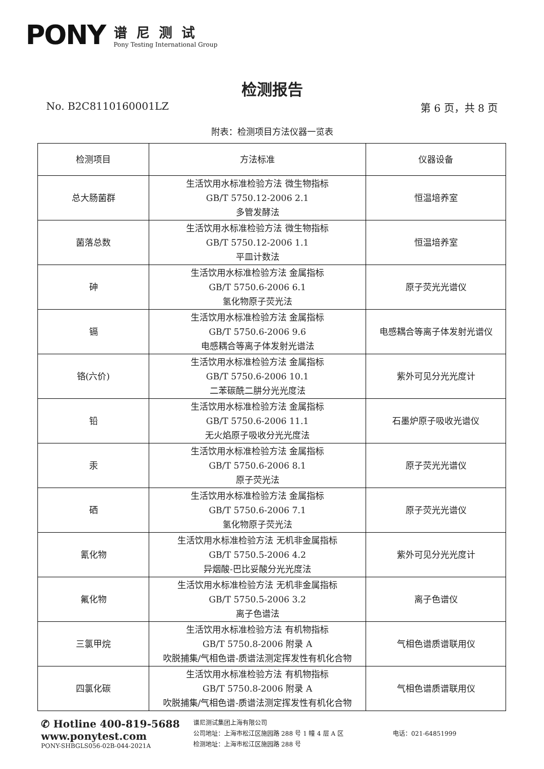PONY
谱尼测试
Pony Testing International Group
检测报告
No. B2C8110160001LZ 第 6 页，共 8 页
附表：检测项目方法仪器一览表
| 检测项目 | 方法标准 | 仪器设备 |
| --- | --- | --- |
| 总大肠菌群 | 生活饮用水标准检验方法 微生物指标 GB/T 5750.12-2006 2.1 多管发酵法 | 恒温培养室 |
| 菌落总数 | 生活饮用水标准检验方法 微生物指标 GB/T 5750.12-2006 1.1 平皿计数法 | 恒温培养室 |
| 砷 | 生活饮用水标准检验方法 金属指标 GB/T 5750.6-2006 6.1 氢化物原子荧光法 | 原子荧光光谱仪 |
| 镉 | 生活饮用水标准检验方法 金属指标 GB/T 5750.6-2006 9.6 电感耦合等离子体发射光谱法 | 电感耦合等离子体发射光谱仪 |
| 铬(六价) | 生活饮用水标准检验方法 金属指标 GB/T 5750.6-2006 10.1 二苯碳酰二肼分光光度法 | 紫外可见分光光度计 |
| 铅 | 生活饮用水标准检验方法 金属指标 GB/T 5750.6-2006 11.1 无火焰原子吸收分光光度法 | 石墨炉原子吸收光谱仪 |
| 汞 | 生活饮用水标准检验方法 金属指标 GB/T 5750.6-2006 8.1 原子荧光法 | 原子荧光光谱仪 |
| 硒 | 生活饮用水标准检验方法 金属指标 GB/T 5750.6-2006 7.1 氢化物原子荧光法 | 原子荧光光谱仪 |
| 氰化物 | 生活饮用水标准检验方法 无机非金属指标 GB/T 5750.5-2006 4.2 异烟酸-巴比妥酸分光光度法 | 紫外可见分光光度计 |
| 氟化物 | 生活饮用水标准检验方法 无机非金属指标 GB/T 5750.5-2006 3.2 离子色谱法 | 离子色谱仪 |
| 三氯甲烷 | 生活饮用水标准检验方法 有机物指标 GB/T 5750.8-2006 附录 A 吹脱捕集/气相色谱-质谱法测定挥发性有机化合物 | 气相色谱质谱联用仪 |
| 四氯化碳 | 生活饮用水标准检验方法 有机物指标 GB/T 5750.8-2006 附录 A 吹脱捕集/气相色谱-质谱法测定挥发性有机化合物 | 气相色谱质谱联用仪 |
✆ Hotline 400-819-5688
www.ponytest.com
PONY-SHBGLS056-02B-044-2021A
谱尼测试集团上海有限公司
公司地址：上海市松江区施园路 288 号 1 幢 4 层 A 区
检测地址：上海市松江区施园路 288 号
电话：021-64851999